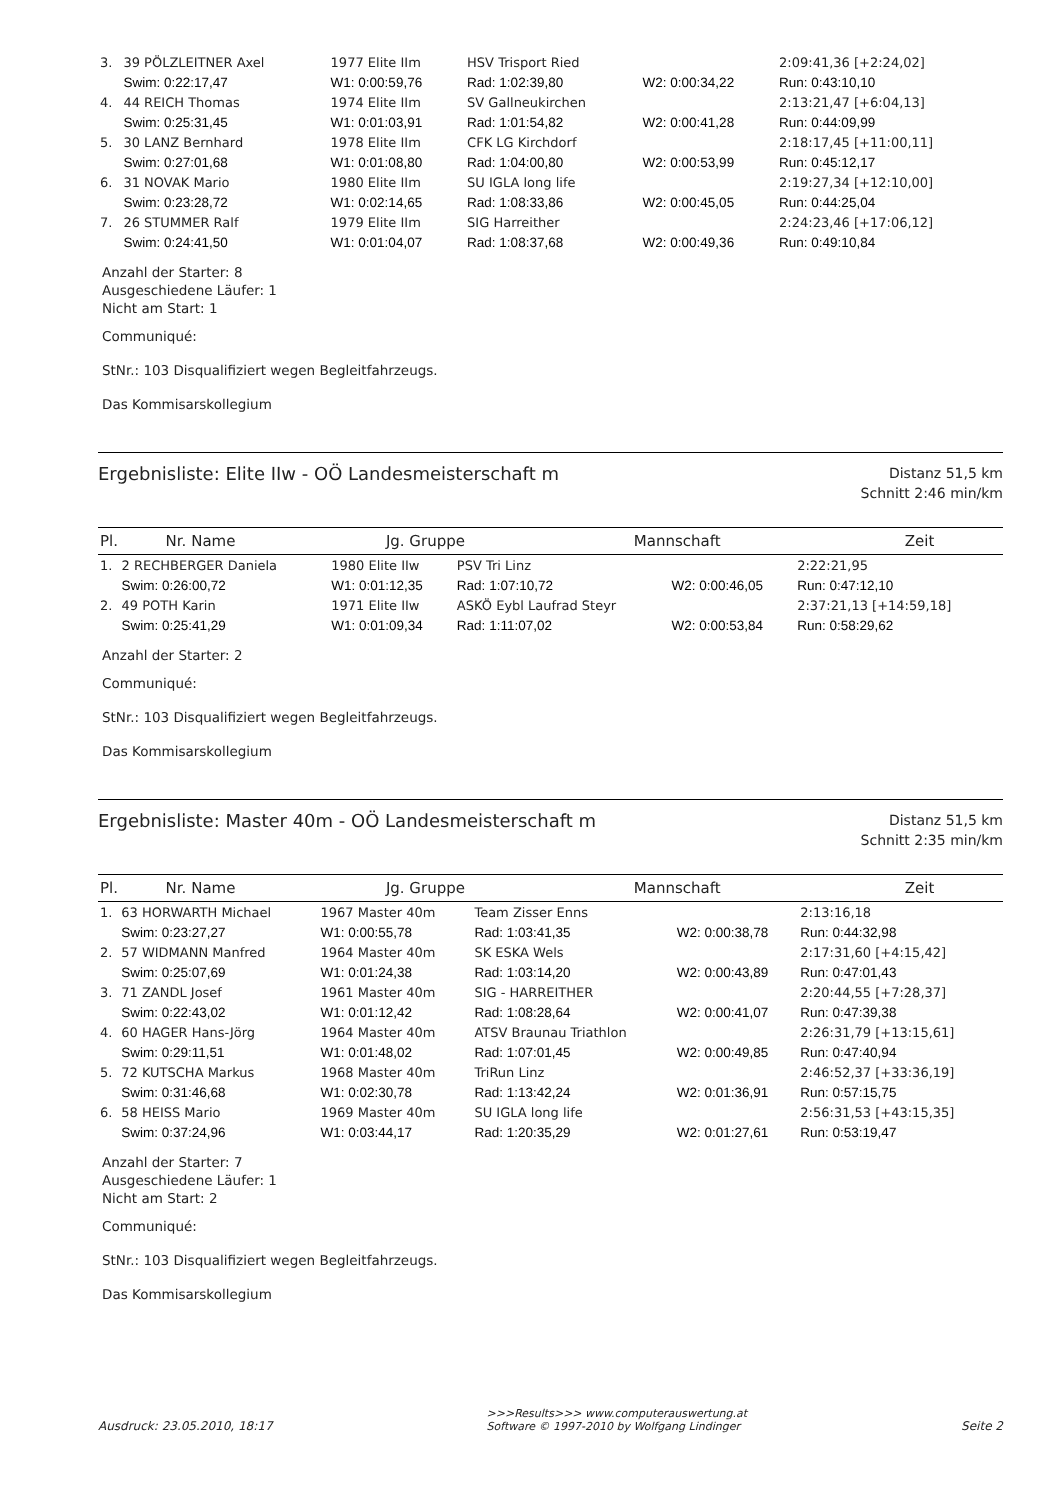| 3. | 39 PÖLZLEITNER Axel | 1977 Elite IIm | HSV Trisport Ried | | 2:09:41,36 [+2:24,02] |
| | Swim: 0:22:17,47 | W1: 0:00:59,76 | Rad: 1:02:39,80 | W2: 0:00:34,22 | Run: 0:43:10,10 |
| 4. | 44 REICH Thomas | 1974 Elite IIm | SV Gallneukirchen | | 2:13:21,47 [+6:04,13] |
| | Swim: 0:25:31,45 | W1: 0:01:03,91 | Rad: 1:01:54,82 | W2: 0:00:41,28 | Run: 0:44:09,99 |
| 5. | 30 LANZ Bernhard | 1978 Elite IIm | CFK LG Kirchdorf | | 2:18:17,45 [+11:00,11] |
| | Swim: 0:27:01,68 | W1: 0:01:08,80 | Rad: 1:04:00,80 | W2: 0:00:53,99 | Run: 0:45:12,17 |
| 6. | 31 NOVAK Mario | 1980 Elite IIm | SU IGLA long life | | 2:19:27,34 [+12:10,00] |
| | Swim: 0:23:28,72 | W1: 0:02:14,65 | Rad: 1:08:33,86 | W2: 0:00:45,05 | Run: 0:44:25,04 |
| 7. | 26 STUMMER Ralf | 1979 Elite IIm | SIG Harreither | | 2:24:23,46 [+17:06,12] |
| | Swim: 0:24:41,50 | W1: 0:01:04,07 | Rad: 1:08:37,68 | W2: 0:00:49,36 | Run: 0:49:10,84 |
Anzahl der Starter: 8
Ausgeschiedene Läufer: 1
Nicht am Start: 1
Communiqué:
StNr.: 103 Disqualifiziert wegen Begleitfahrzeugs.
Das Kommisarskollegium
Ergebnisliste: Elite IIw - OÖ Landesmeisterschaft m
Distanz 51,5 km
Schnitt 2:46 min/km
| Pl. | Nr. Name | Jg. Gruppe | Mannschaft | Zeit |
| --- | --- | --- | --- | --- |
| 1. | 2 RECHBERGER Daniela | 1980 Elite IIw | PSV Tri Linz | | 2:22:21,95 |
| | Swim: 0:26:00,72 | W1: 0:01:12,35 | Rad: 1:07:10,72 | W2: 0:00:46,05 | Run: 0:47:12,10 |
| 2. | 49 POTH Karin | 1971 Elite IIw | ASKÖ Eybl Laufrad Steyr | | 2:37:21,13 [+14:59,18] |
| | Swim: 0:25:41,29 | W1: 0:01:09,34 | Rad: 1:11:07,02 | W2: 0:00:53,84 | Run: 0:58:29,62 |
Anzahl der Starter: 2
Communiqué:
StNr.: 103 Disqualifiziert wegen Begleitfahrzeugs.
Das Kommisarskollegium
Ergebnisliste: Master 40m - OÖ Landesmeisterschaft m
Distanz 51,5 km
Schnitt 2:35 min/km
| Pl. | Nr. Name | Jg. Gruppe | Mannschaft | Zeit |
| --- | --- | --- | --- | --- |
| 1. | 63 HORWARTH Michael | 1967 Master 40m | Team Zisser Enns | | 2:13:16,18 |
| | Swim: 0:23:27,27 | W1: 0:00:55,78 | Rad: 1:03:41,35 | W2: 0:00:38,78 | Run: 0:44:32,98 |
| 2. | 57 WIDMANN Manfred | 1964 Master 40m | SK ESKA Wels | | 2:17:31,60 [+4:15,42] |
| | Swim: 0:25:07,69 | W1: 0:01:24,38 | Rad: 1:03:14,20 | W2: 0:00:43,89 | Run: 0:47:01,43 |
| 3. | 71 ZANDL Josef | 1961 Master 40m | SIG - HARREITHER | | 2:20:44,55 [+7:28,37] |
| | Swim: 0:22:43,02 | W1: 0:01:12,42 | Rad: 1:08:28,64 | W2: 0:00:41,07 | Run: 0:47:39,38 |
| 4. | 60 HAGER Hans-Jörg | 1964 Master 40m | ATSV Braunau Triathlon | | 2:26:31,79 [+13:15,61] |
| | Swim: 0:29:11,51 | W1: 0:01:48,02 | Rad: 1:07:01,45 | W2: 0:00:49,85 | Run: 0:47:40,94 |
| 5. | 72 KUTSCHA Markus | 1968 Master 40m | TriRun Linz | | 2:46:52,37 [+33:36,19] |
| | Swim: 0:31:46,68 | W1: 0:02:30,78 | Rad: 1:13:42,24 | W2: 0:01:36,91 | Run: 0:57:15,75 |
| 6. | 58 HEISS Mario | 1969 Master 40m | SU IGLA long life | | 2:56:31,53 [+43:15,35] |
| | Swim: 0:37:24,96 | W1: 0:03:44,17 | Rad: 1:20:35,29 | W2: 0:01:27,61 | Run: 0:53:19,47 |
Anzahl der Starter: 7
Ausgeschiedene Läufer: 1
Nicht am Start: 2
Communiqué:
StNr.: 103 Disqualifiziert wegen Begleitfahrzeugs.
Das Kommisarskollegium
Ausdruck: 23.05.2010, 18:17
>>>Results>>> www.computerauswertung.at
Software © 1997-2010 by Wolfgang Lindinger
Seite 2